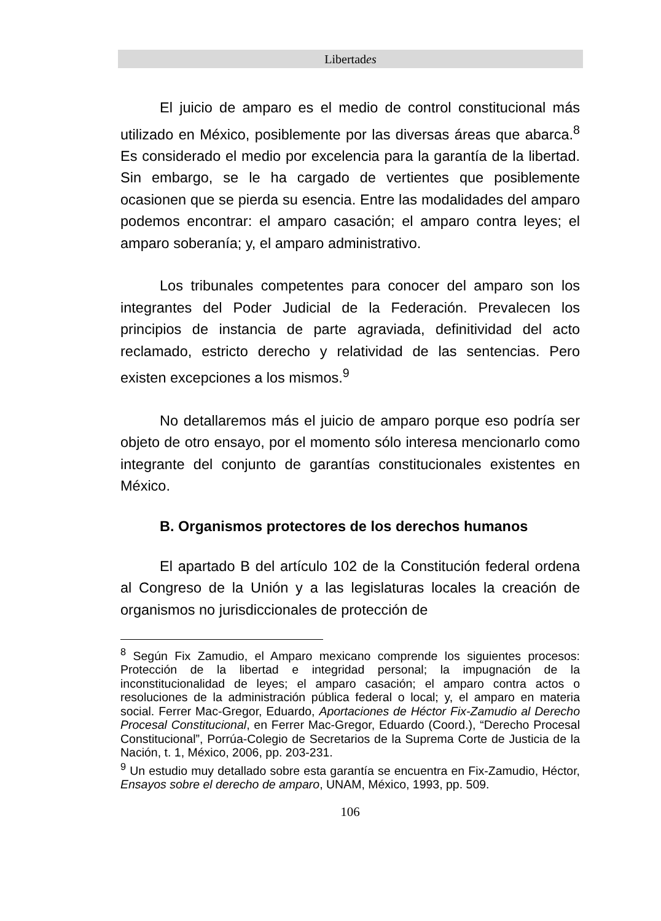Libertades
El juicio de amparo es el medio de control constitucional más utilizado en México, posiblemente por las diversas áreas que abarca.<sup>8</sup> Es considerado el medio por excelencia para la garantía de la libertad. Sin embargo, se le ha cargado de vertientes que posiblemente ocasionen que se pierda su esencia. Entre las modalidades del amparo podemos encontrar: el amparo casación; el amparo contra leyes; el amparo soberanía; y, el amparo administrativo.
Los tribunales competentes para conocer del amparo son los integrantes del Poder Judicial de la Federación. Prevalecen los principios de instancia de parte agraviada, definitividad del acto reclamado, estricto derecho y relatividad de las sentencias. Pero existen excepciones a los mismos.<sup>9</sup>
No detallaremos más el juicio de amparo porque eso podría ser objeto de otro ensayo, por el momento sólo interesa mencionarlo como integrante del conjunto de garantías constitucionales existentes en México.
B. Organismos protectores de los derechos humanos
El apartado B del artículo 102 de la Constitución federal ordena al Congreso de la Unión y a las legislaturas locales la creación de organismos no jurisdiccionales de protección de
<sup>8</sup> Según Fix Zamudio, el Amparo mexicano comprende los siguientes procesos: Protección de la libertad e integridad personal; la impugnación de la inconstitucionalidad de leyes; el amparo casación; el amparo contra actos o resoluciones de la administración pública federal o local; y, el amparo en materia social. Ferrer Mac-Gregor, Eduardo, Aportaciones de Héctor Fix-Zamudio al Derecho Procesal Constitucional, en Ferrer Mac-Gregor, Eduardo (Coord.), “Derecho Procesal Constitucional”, Porrúa-Colegio de Secretarios de la Suprema Corte de Justicia de la Nación, t. 1, México, 2006, pp. 203-231.
<sup>9</sup> Un estudio muy detallado sobre esta garantía se encuentra en Fix-Zamudio, Héctor, Ensayos sobre el derecho de amparo, UNAM, México, 1993, pp. 509.
106